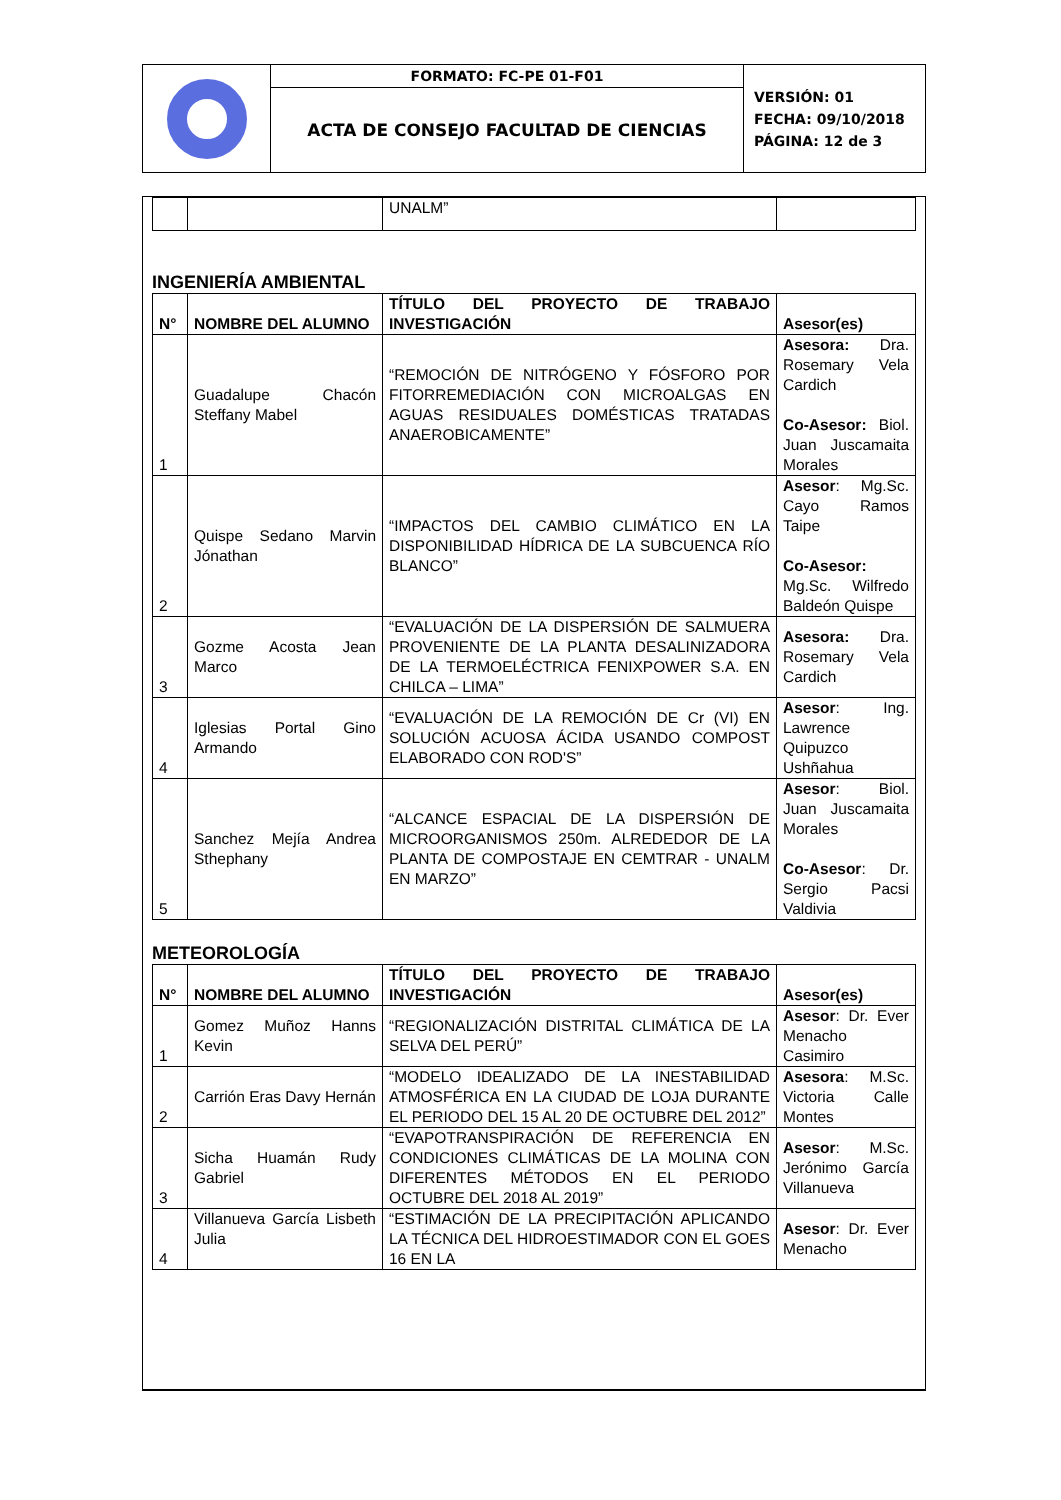| | FORMATO: FC-PE 01-F01 | VERSIÓN: 01 FECHA: 09/10/2018 PÁGINA: 12 de 3 |
| | ACTA DE CONSEJO FACULTAD DE CIENCIAS | |
| | | UNALM” | |
INGENIERÍA AMBIENTAL
| N° | NOMBRE DEL ALUMNO | TÍTULO DEL PROYECTO DE TRABAJO INVESTIGACIÓN | Asesor(es) |
| --- | --- | --- | --- |
| 1 | Guadalupe Chacón Steffany Mabel | “REMOCIÓN DE NITRÓGENO Y FÓSFORO POR FITORREMEDIACIÓN CON MICROALGAS EN AGUAS RESIDUALES DOMÉSTICAS TRATADAS ANAEROBICAMENTE” | Asesora: Dra. Rosemary Vela Cardich Co-Asesor: Biol. Juan Juscamaita Morales |
| 2 | Quispe Sedano Marvin Jónathan | “IMPACTOS DEL CAMBIO CLIMÁTICO EN LA DISPONIBILIDAD HÍDRICA DE LA SUBCUENCA RÍO BLANCO” | Asesor : Mg.Sc. Cayo Ramos Taipe Co-Asesor: Mg.Sc. Wilfredo Baldeón Quispe |
| 3 | Gozme Acosta Jean Marco | “EVALUACIÓN DE LA DISPERSIÓN DE SALMUERA PROVENIENTE DE LA PLANTA DESALINIZADORA DE LA TERMOELÉCTRICA FENIXPOWER S.A. EN CHILCA – LIMA” | Asesora: Dra. Rosemary Vela Cardich |
| 4 | Iglesias Portal Gino Armando | “EVALUACIÓN DE LA REMOCIÓN DE Cr (VI) EN SOLUCIÓN ACUOSA ÁCIDA USANDO COMPOST ELABORADO CON ROD'S” | Asesor : Ing. Lawrence Quipuzco Ushñahua |
| 5 | Sanchez Mejía Andrea Sthephany | “ALCANCE ESPACIAL DE LA DISPERSIÓN DE MICROORGANISMOS 250m. ALREDEDOR DE LA PLANTA DE COMPOSTAJE EN CEMTRAR - UNALM EN MARZO” | Asesor : Biol. Juan Juscamaita Morales Co-Asesor : Dr. Sergio Pacsi Valdivia |
METEOROLOGÍA
| N° | NOMBRE DEL ALUMNO | TÍTULO DEL PROYECTO DE TRABAJO INVESTIGACIÓN | Asesor(es) |
| --- | --- | --- | --- |
| 1 | Gomez Muñoz Hanns Kevin | “REGIONALIZACIÓN DISTRITAL CLIMÁTICA DE LA SELVA DEL PERÚ” | Asesor : Dr. Ever Menacho Casimiro |
| 2 | Carrión Eras Davy Hernán | “MODELO IDEALIZADO DE LA INESTABILIDAD ATMOSFÉRICA EN LA CIUDAD DE LOJA DURANTE EL PERIODO DEL 15 AL 20 DE OCTUBRE DEL 2012” | Asesora : M.Sc. Victoria Calle Montes |
| 3 | Sicha Huamán Rudy Gabriel | “EVAPOTRANSPIRACIÓN DE REFERENCIA EN CONDICIONES CLIMÁTICAS DE LA MOLINA CON DIFERENTES MÉTODOS EN EL PERIODO OCTUBRE DEL 2018 AL 2019” | Asesor : M.Sc. Jerónimo García Villanueva |
| 4 | Villanueva García Lisbeth Julia | “ESTIMACIÓN DE LA PRECIPITACIÓN APLICANDO LA TÉCNICA DEL HIDROESTIMADOR CON EL GOES 16 EN LA | Asesor : Dr. Ever Menacho |